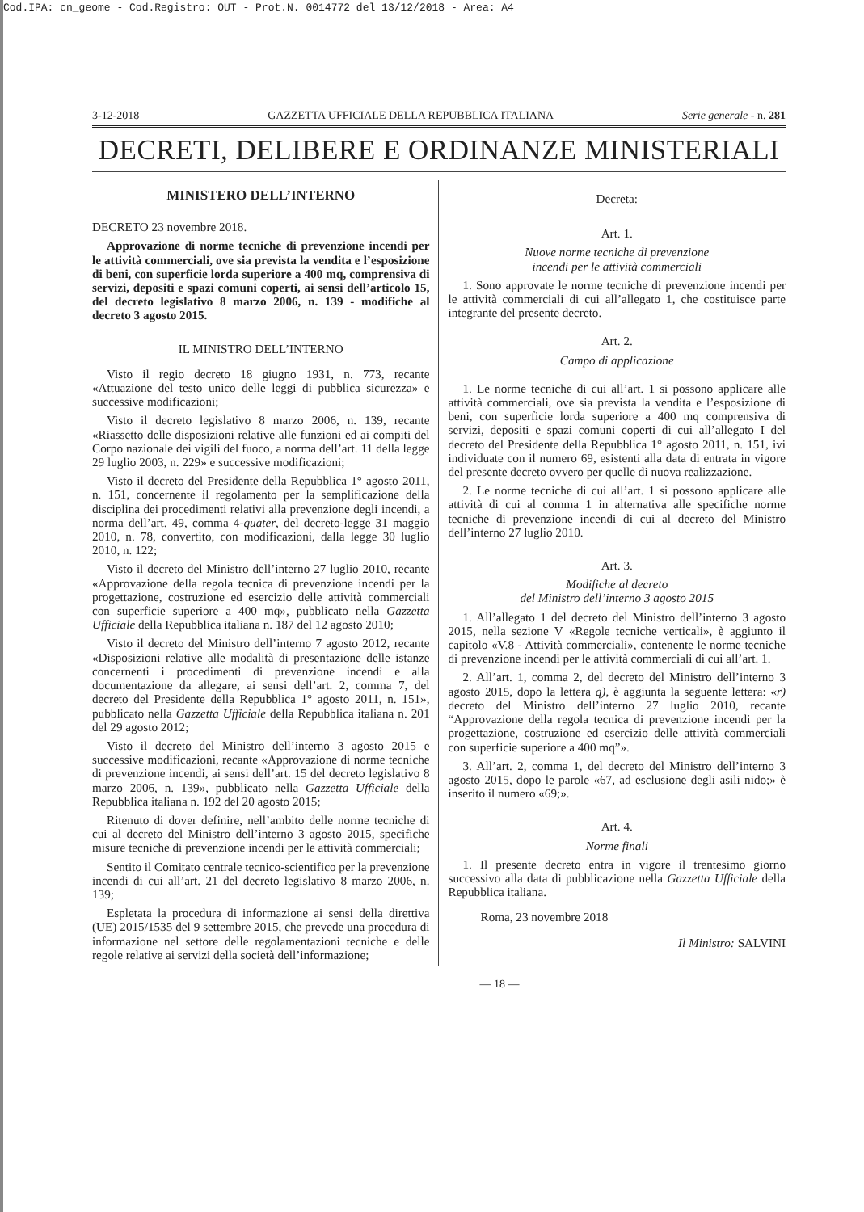Cod.IPA: cn_geome - Cod.Registro: OUT - Prot.N. 0014772 del 13/12/2018 - Area: A4
3-12-2018 GAZZETTA UFFICIALE DELLA REPUBBLICA ITALIANA Serie generale - n. 281
DECRETI, DELIBERE E ORDINANZE MINISTERIALI
MINISTERO DELL’INTERNO
DECRETO 23 novembre 2018.
Approvazione di norme tecniche di prevenzione incendi per le attività commerciali, ove sia prevista la vendita e l’esposizione di beni, con superficie lorda superiore a 400 mq, comprensiva di servizi, depositi e spazi comuni coperti, ai sensi dell’articolo 15, del decreto legislativo 8 marzo 2006, n. 139 - modifiche al decreto 3 agosto 2015.
IL MINISTRO DELL’INTERNO
Visto il regio decreto 18 giugno 1931, n. 773, recante «Attuazione del testo unico delle leggi di pubblica sicurezza» e successive modificazioni;
Visto il decreto legislativo 8 marzo 2006, n. 139, recante «Riassetto delle disposizioni relative alle funzioni ed ai compiti del Corpo nazionale dei vigili del fuoco, a norma dell’art. 11 della legge 29 luglio 2003, n. 229» e successive modificazioni;
Visto il decreto del Presidente della Repubblica 1° agosto 2011, n. 151, concernente il regolamento per la semplificazione della disciplina dei procedimenti relativi alla prevenzione degli incendi, a norma dell’art. 49, comma 4-quater, del decreto-legge 31 maggio 2010, n. 78, convertito, con modificazioni, dalla legge 30 luglio 2010, n. 122;
Visto il decreto del Ministro dell’interno 27 luglio 2010, recante «Approvazione della regola tecnica di prevenzione incendi per la progettazione, costruzione ed esercizio delle attività commerciali con superficie superiore a 400 mq», pubblicato nella Gazzetta Ufficiale della Repubblica italiana n. 187 del 12 agosto 2010;
Visto il decreto del Ministro dell’interno 7 agosto 2012, recante «Disposizioni relative alle modalità di presentazione delle istanze concernenti i procedimenti di prevenzione incendi e alla documentazione da allegare, ai sensi dell’art. 2, comma 7, del decreto del Presidente della Repubblica 1° agosto 2011, n. 151», pubblicato nella Gazzetta Ufficiale della Repubblica italiana n. 201 del 29 agosto 2012;
Visto il decreto del Ministro dell’interno 3 agosto 2015 e successive modificazioni, recante «Approvazione di norme tecniche di prevenzione incendi, ai sensi dell’art. 15 del decreto legislativo 8 marzo 2006, n. 139», pubblicato nella Gazzetta Ufficiale della Repubblica italiana n. 192 del 20 agosto 2015;
Ritenuto di dover definire, nell’ambito delle norme tecniche di cui al decreto del Ministro dell’interno 3 agosto 2015, specifiche misure tecniche di prevenzione incendi per le attività commerciali;
Sentito il Comitato centrale tecnico-scientifico per la prevenzione incendi di cui all’art. 21 del decreto legislativo 8 marzo 2006, n. 139;
Espletata la procedura di informazione ai sensi della direttiva (UE) 2015/1535 del 9 settembre 2015, che prevede una procedura di informazione nel settore delle regolamentazioni tecniche e delle regole relative ai servizi della società dell’informazione;
Decreta:
Art. 1.
Nuove norme tecniche di prevenzione
incendi per le attività commerciali
1. Sono approvate le norme tecniche di prevenzione incendi per le attività commerciali di cui all’allegato 1, che costituisce parte integrante del presente decreto.
Art. 2.
Campo di applicazione
1. Le norme tecniche di cui all’art. 1 si possono applicare alle attività commerciali, ove sia prevista la vendita e l’esposizione di beni, con superficie lorda superiore a 400 mq comprensiva di servizi, depositi e spazi comuni coperti di cui all’allegato I del decreto del Presidente della Repubblica 1° agosto 2011, n. 151, ivi individuate con il numero 69, esistenti alla data di entrata in vigore del presente decreto ovvero per quelle di nuova realizzazione.
2. Le norme tecniche di cui all’art. 1 si possono applicare alle attività di cui al comma 1 in alternativa alle specifiche norme tecniche di prevenzione incendi di cui al decreto del Ministro dell’interno 27 luglio 2010.
Art. 3.
Modifiche al decreto
del Ministro dell’interno 3 agosto 2015
1. All’allegato 1 del decreto del Ministro dell’interno 3 agosto 2015, nella sezione V «Regole tecniche verticali», è aggiunto il capitolo «V.8 - Attività commerciali», contenente le norme tecniche di prevenzione incendi per le attività commerciali di cui all’art. 1.
2. All’art. 1, comma 2, del decreto del Ministro dell’interno 3 agosto 2015, dopo la lettera q), è aggiunta la seguente lettera: «r) decreto del Ministro dell’interno 27 luglio 2010, recante “Approvazione della regola tecnica di prevenzione incendi per la progettazione, costruzione ed esercizio delle attività commerciali con superficie superiore a 400 mq”».
3. All’art. 2, comma 1, del decreto del Ministro dell’interno 3 agosto 2015, dopo le parole «67, ad esclusione degli asili nido;» è inserito il numero «69;».
Art. 4.
Norme finali
1. Il presente decreto entra in vigore il trentesimo giorno successivo alla data di pubblicazione nella Gazzetta Ufficiale della Repubblica italiana.
Roma, 23 novembre 2018
Il Ministro: SALVINI
— 18 —